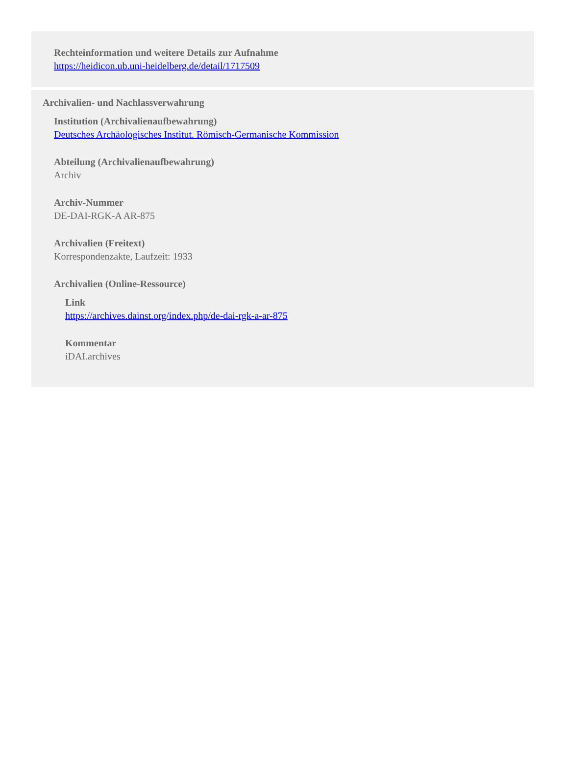Rechteinformation und weitere Details zur Aufnahme
https://heidicon.ub.uni-heidelberg.de/detail/1717509
Archivalien- und Nachlassverwahrung
Institution (Archivalienaufbewahrung)
Deutsches Archäologisches Institut. Römisch-Germanische Kommission
Abteilung (Archivalienaufbewahrung)
Archiv
Archiv-Nummer
DE-DAI-RGK-A AR-875
Archivalien (Freitext)
Korrespondenzakte, Laufzeit: 1933
Archivalien (Online-Ressource)
Link
https://archives.dainst.org/index.php/de-dai-rgk-a-ar-875
Kommentar
iDAI.archives